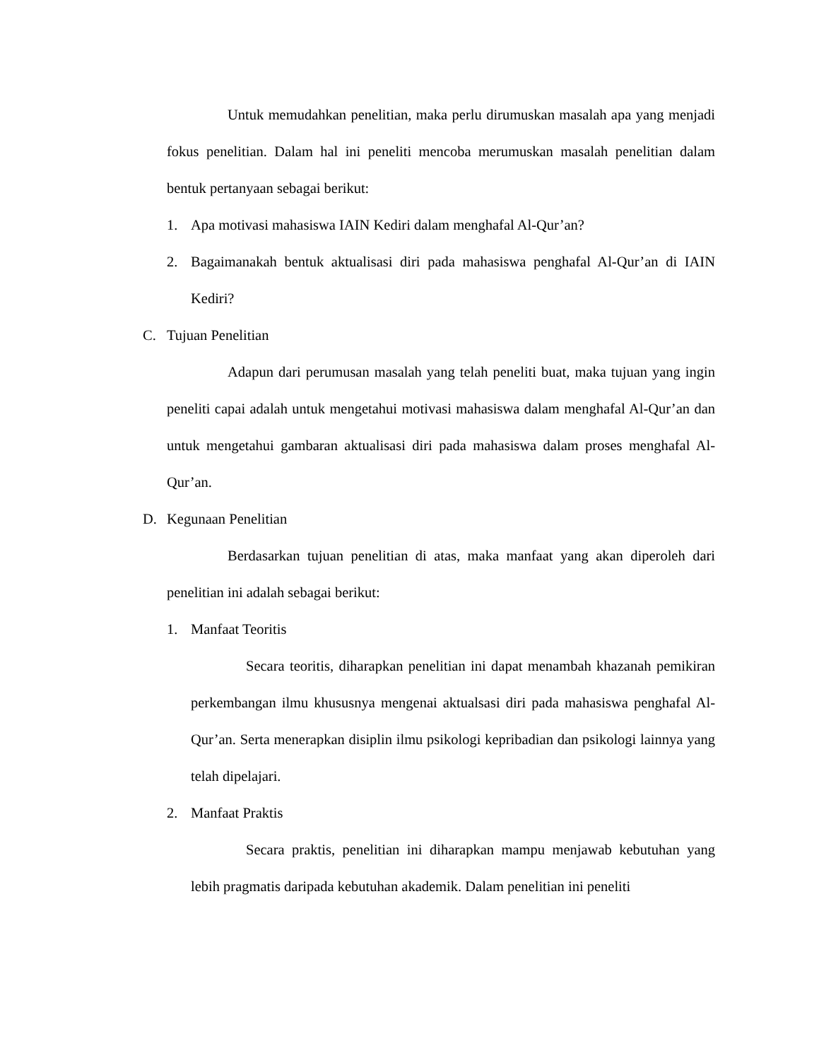Untuk memudahkan penelitian, maka perlu dirumuskan masalah apa yang menjadi fokus penelitian. Dalam hal ini peneliti mencoba merumuskan masalah penelitian dalam bentuk pertanyaan sebagai berikut:
1. Apa motivasi mahasiswa IAIN Kediri dalam menghafal Al-Qur’an?
2. Bagaimanakah bentuk aktualisasi diri pada mahasiswa penghafal Al-Qur’an di IAIN Kediri?
C. Tujuan Penelitian
Adapun dari perumusan masalah yang telah peneliti buat, maka tujuan yang ingin peneliti capai adalah untuk mengetahui motivasi mahasiswa dalam menghafal Al-Qur’an dan untuk mengetahui gambaran aktualisasi diri pada mahasiswa dalam proses menghafal Al-Qur’an.
D. Kegunaan Penelitian
Berdasarkan tujuan penelitian di atas, maka manfaat yang akan diperoleh dari penelitian ini adalah sebagai berikut:
1. Manfaat Teoritis
Secara teoritis, diharapkan penelitian ini dapat menambah khazanah pemikiran perkembangan ilmu khususnya mengenai aktualsasi diri pada mahasiswa penghafal Al-Qur’an. Serta menerapkan disiplin ilmu psikologi kepribadian dan psikologi lainnya yang telah dipelajari.
2. Manfaat Praktis
Secara praktis, penelitian ini diharapkan mampu menjawab kebutuhan yang lebih pragmatis daripada kebutuhan akademik. Dalam penelitian ini peneliti